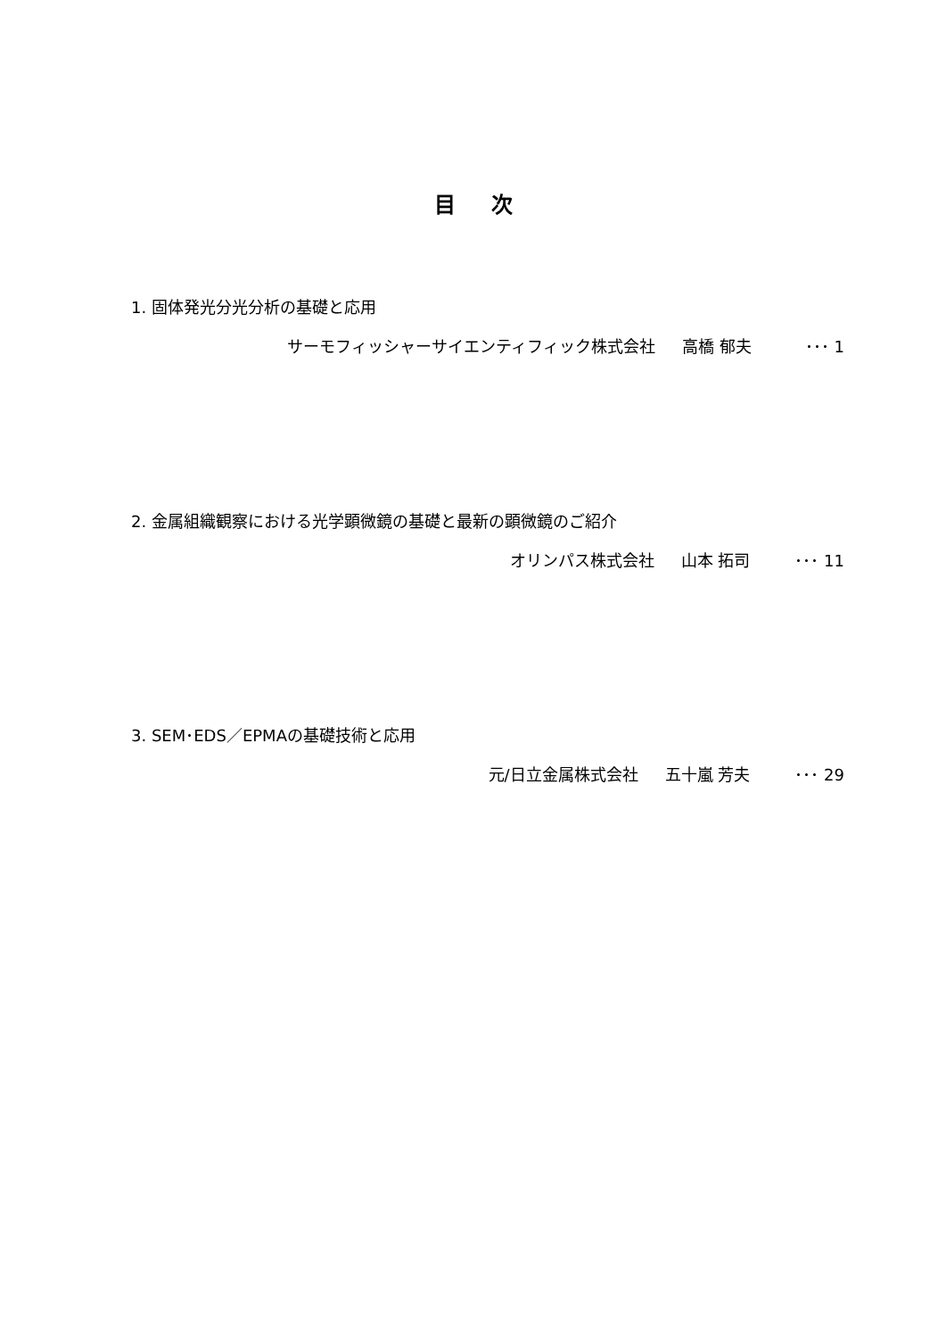目次
1. 固体発光分光分析の基礎と応用
サーモフィッシャーサイエンティフィック株式会社 高橋 郁夫 ･･･ 1
2. 金属組織観察における光学顕微鏡の基礎と最新の顕微鏡のご紹介
オリンパス株式会社 山本 拓司 ･･･ 11
3. SEM･EDS／EPMAの基礎技術と応用
元/日立金属株式会社 五十嵐 芳夫 ･･･ 29